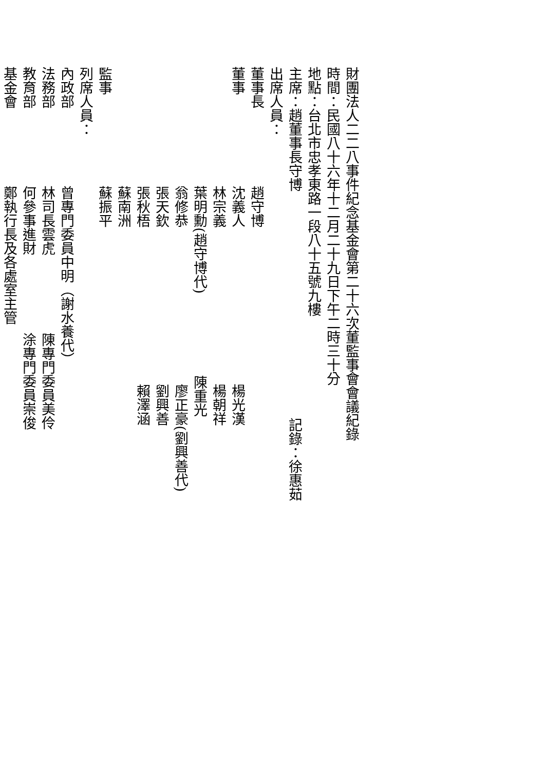財團法人二二八事件紀念基金會第二十六次董監事會會議紀錄
時間：民國八十六年十二月二十九日下午二時三十分
地點：台北市忠孝東路一段八十五號九樓
主席：趙董事長守博 記錄：徐惠茹
出席人員：
董事長 趙守博
董事 沈義人 楊光漢
林宗義 楊朝祥
葉明勳(趙守博代) 陳重光
翁修恭 廖正豪(劉興善代)
張天欽 劉興善
張秋梧 賴澤涵
蘇南洲
監事 蘇振平
列席人員：
內政部 曾專門委員中明（謝水養代）
法務部 林司長雲虎 陳專門委員美伶
教育部 何參事進財 涂專門委員崇俊
基金會 鄭執行長及各處室主管